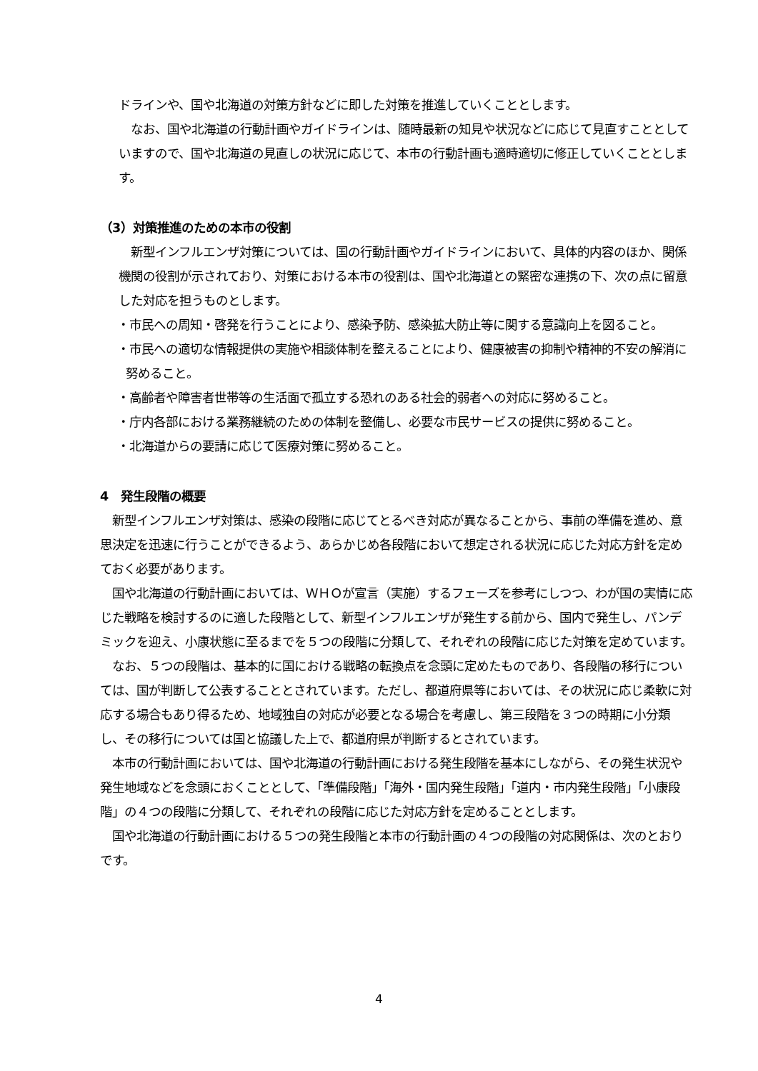ドラインや、国や北海道の対策方針などに即した対策を推進していくこととします。
　なお、国や北海道の行動計画やガイドラインは、随時最新の知見や状況などに応じて見直すこととしていますので、国や北海道の見直しの状況に応じて、本市の行動計画も適時適切に修正していくこととします。
（3）対策推進のための本市の役割
　新型インフルエンザ対策については、国の行動計画やガイドラインにおいて、具体的内容のほか、関係機関の役割が示されており、対策における本市の役割は、国や北海道との緊密な連携の下、次の点に留意した対応を担うものとします。
・市民への周知・啓発を行うことにより、感染予防、感染拡大防止等に関する意識向上を図ること。
・市民への適切な情報提供の実施や相談体制を整えることにより、健康被害の抑制や精神的不安の解消に努めること。
・高齢者や障害者世帯等の生活面で孤立する恐れのある社会的弱者への対応に努めること。
・庁内各部における業務継続のための体制を整備し、必要な市民サービスの提供に努めること。
・北海道からの要請に応じて医療対策に努めること。
4　発生段階の概要
　新型インフルエンザ対策は、感染の段階に応じてとるべき対応が異なることから、事前の準備を進め、意思決定を迅速に行うことができるよう、あらかじめ各段階において想定される状況に応じた対応方針を定めておく必要があります。
　国や北海道の行動計画においては、ＷＨＯが宣言（実施）するフェーズを参考にしつつ、わが国の実情に応じた戦略を検討するのに適した段階として、新型インフルエンザが発生する前から、国内で発生し、パンデミックを迎え、小康状態に至るまでを５つの段階に分類して、それぞれの段階に応じた対策を定めています。
　なお、５つの段階は、基本的に国における戦略の転換点を念頭に定めたものであり、各段階の移行については、国が判断して公表することとされています。ただし、都道府県等においては、その状況に応じ柔軟に対応する場合もあり得るため、地域独自の対応が必要となる場合を考慮し、第三段階を３つの時期に小分類し、その移行については国と協議した上で、都道府県が判断するとされています。
　本市の行動計画においては、国や北海道の行動計画における発生段階を基本にしながら、その発生状況や発生地域などを念頭におくこととして、「準備段階」「海外・国内発生段階」「道内・市内発生段階」「小康段階」の４つの段階に分類して、それぞれの段階に応じた対応方針を定めることとします。
　国や北海道の行動計画における５つの発生段階と本市の行動計画の４つの段階の対応関係は、次のとおりです。
4